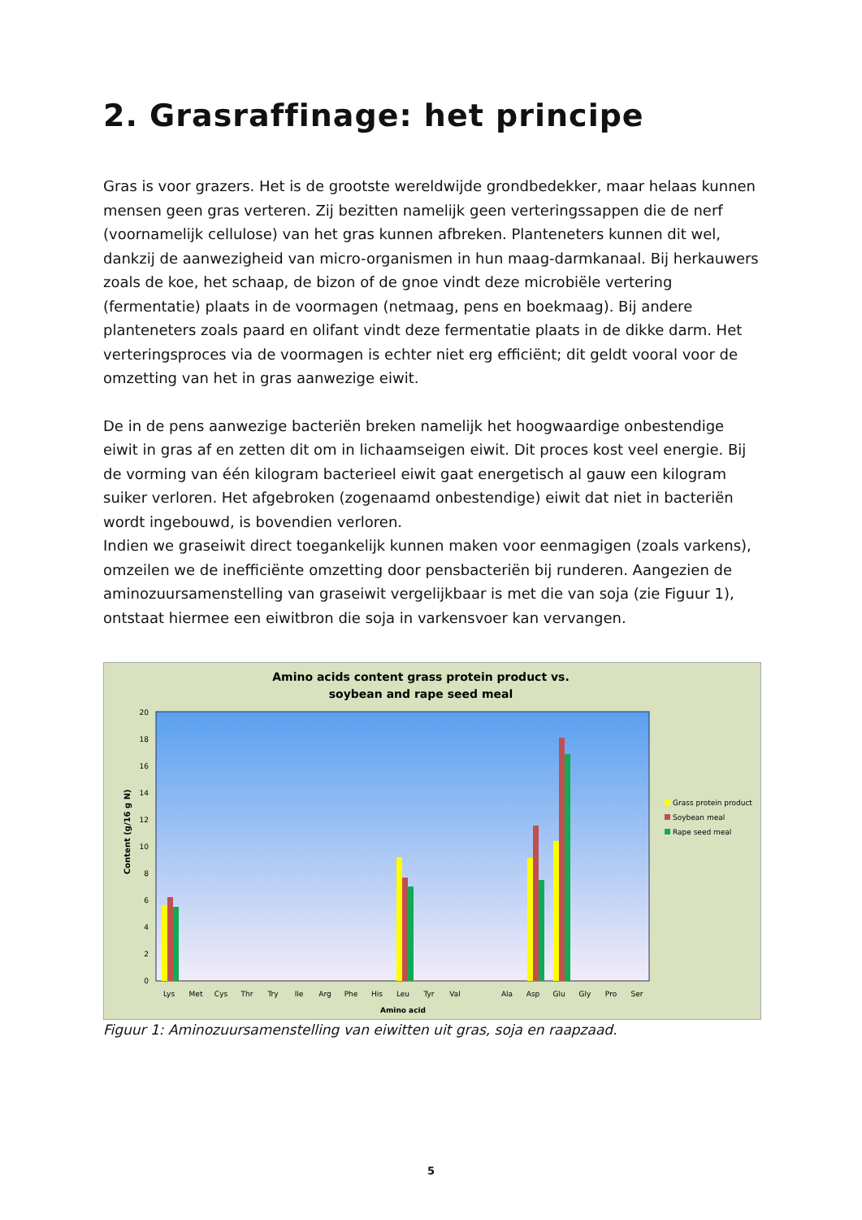2. Grasraffinage: het principe
Gras is voor grazers. Het is de grootste wereldwijde grondbedekker, maar helaas kunnen mensen geen gras verteren. Zij bezitten namelijk geen verteringssappen die de nerf (voornamelijk cellulose) van het gras kunnen afbreken. Planteneters kunnen dit wel, dankzij de aanwezigheid van micro-organismen in hun maag-darmkanaal. Bij herkauwers zoals de koe, het schaap, de bizon of de gnoe vindt deze microbiële vertering (fermentatie) plaats in de voormagen (netmaag, pens en boekmaag). Bij andere planteneters zoals paard en olifant vindt deze fermentatie plaats in de dikke darm. Het verteringsproces via de voormagen is echter niet erg efficiënt; dit geldt vooral voor de omzetting van het in gras aanwezige eiwit.
De in de pens aanwezige bacteriën breken namelijk het hoogwaardige onbestendige eiwit in gras af en zetten dit om in lichaamseigen eiwit. Dit proces kost veel energie. Bij de vorming van één kilogram bacterieel eiwit gaat energetisch al gauw een kilogram suiker verloren. Het afgebroken (zogenaamd onbestendige) eiwit dat niet in bacteriën wordt ingebouwd, is bovendien verloren.
Indien we graseiwit direct toegankelijk kunnen maken voor eenmagigen (zoals varkens), omzeilen we de inefficiënte omzetting door pensbacteriën bij runderen. Aangezien de aminozuursamenstelling van graseiwit vergelijkbaar is met die van soja (zie Figuur 1), ontstaat hiermee een eiwitbron die soja in varkensvoer kan vervangen.
Amino acids content grass protein product vs.
soybean and rape seed meal
0
2
4
6
8
10
12
14
16
18
20
Content (g/16 g N)
Lys
Met
Cys
Thr
Try
Ile
Arg
Phe
His
Leu
Tyr
Val
Ala
Asp
Glu
Gly
Pro
Ser
Amino acid
Grass protein product
Soybean meal
Rape seed meal
Figuur 1: Aminozuursamenstelling van eiwitten uit gras, soja en raapzaad.
5